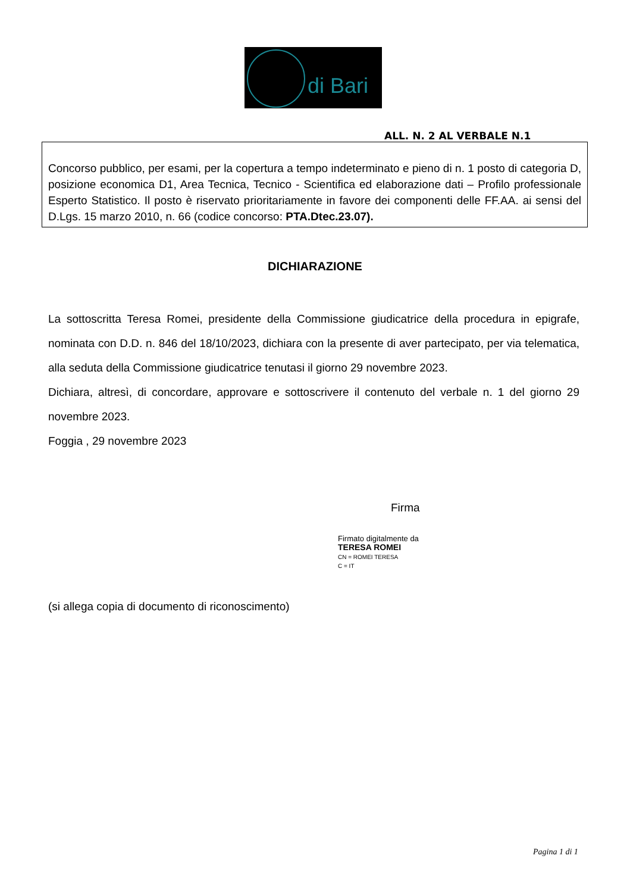di Bari
ALL. N. 2 AL VERBALE N.1
Concorso pubblico, per esami, per la copertura a tempo indeterminato e pieno di n. 1 posto di categoria D, posizione economica D1, Area Tecnica, Tecnico - Scientifica ed elaborazione dati – Profilo professionale Esperto Statistico. Il posto è riservato prioritariamente in favore dei componenti delle FF.AA. ai sensi del D.Lgs. 15 marzo 2010, n. 66 (codice concorso: PTA.Dtec.23.07).
DICHIARAZIONE
La sottoscritta Teresa Romei, presidente della Commissione giudicatrice della procedura in epigrafe, nominata con D.D. n. 846 del 18/10/2023, dichiara con la presente di aver partecipato, per via telematica, alla seduta della Commissione giudicatrice tenutasi il giorno 29 novembre 2023.
Dichiara, altresì, di concordare, approvare e sottoscrivere il contenuto del verbale n. 1 del giorno 29 novembre 2023.
Foggia , 29 novembre 2023
Firma
Firmato digitalmente da
TERESA ROMEI
CN = ROMEI TERESA
C = IT
(si allega copia di documento di riconoscimento)
Pagina 1 di 1